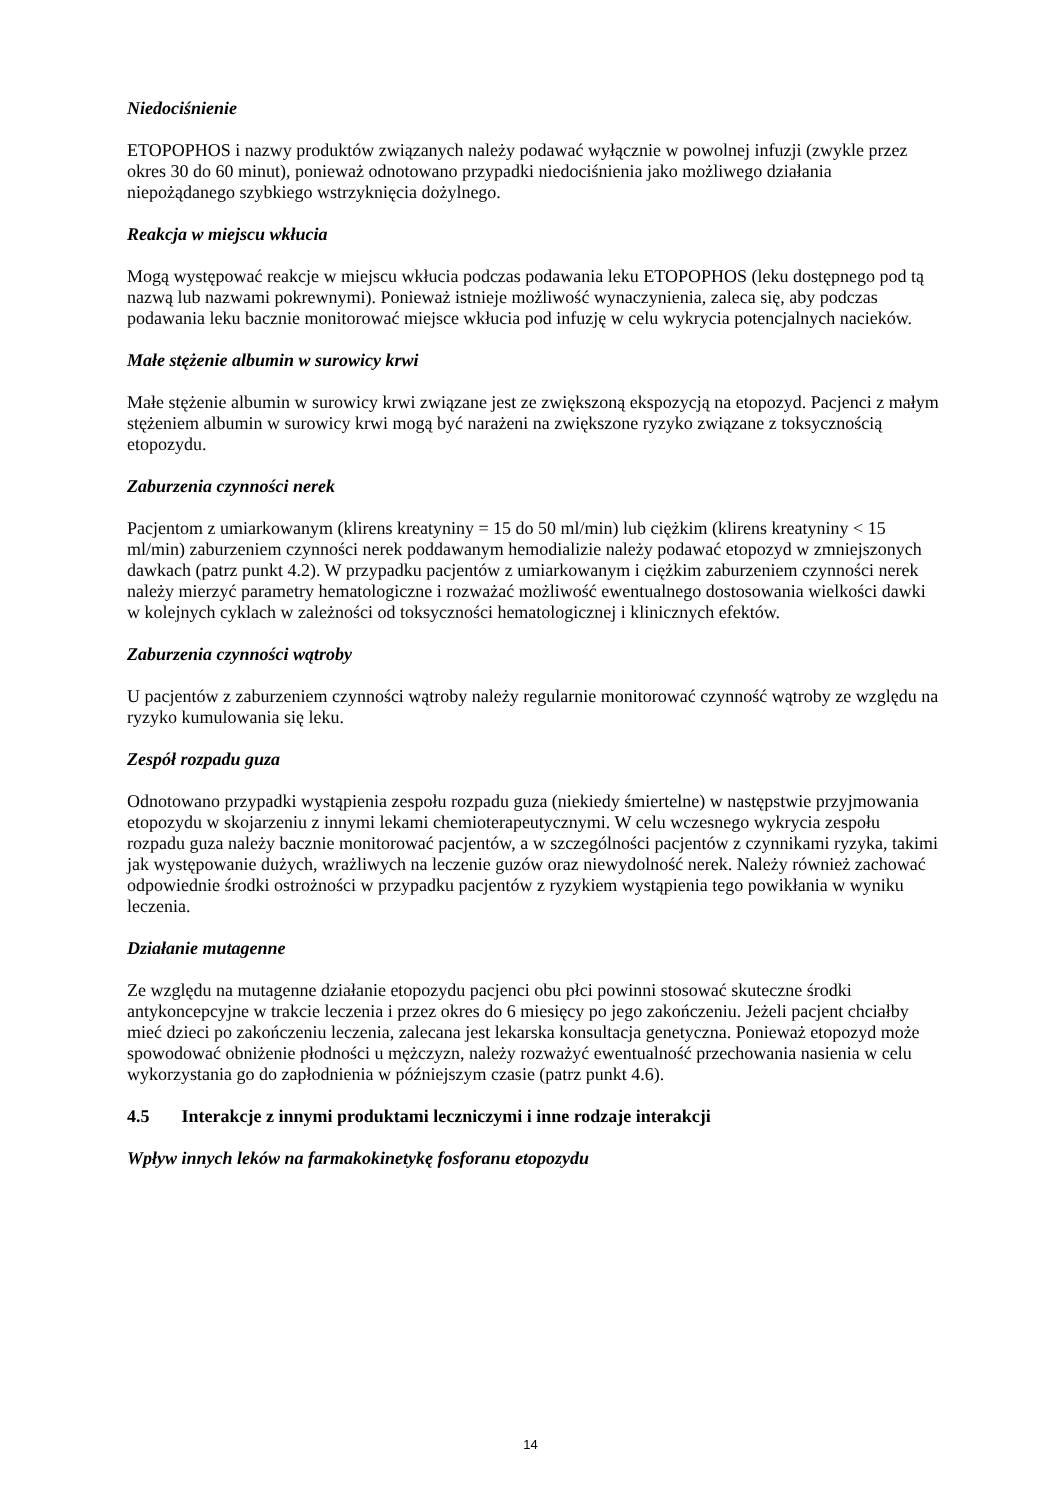Niedociśnienie
ETOPOPHOS i nazwy produktów związanych należy podawać wyłącznie w powolnej infuzji (zwykle przez okres 30 do 60 minut), ponieważ odnotowano przypadki niedociśnienia jako możliwego działania niepożądanego szybkiego wstrzyknięcia dożylnego.
Reakcja w miejscu wkłucia
Mogą występować reakcje w miejscu wkłucia podczas podawania leku ETOPOPHOS (leku dostępnego pod tą nazwą lub nazwami pokrewnymi). Ponieważ istnieje możliwość wynaczynienia, zaleca się, aby podczas podawania leku bacznie monitorować miejsce wkłucia pod infuzję w celu wykrycia potencjalnych nacieków.
Małe stężenie albumin w surowicy krwi
Małe stężenie albumin w surowicy krwi związane jest ze zwiększoną ekspozycją na etopozyd. Pacjenci z małym stężeniem albumin w surowicy krwi mogą być narażeni na zwiększone ryzyko związane z toksycznością etopozydu.
Zaburzenia czynności nerek
Pacjentom z umiarkowanym (klirens kreatyniny = 15 do 50 ml/min) lub ciężkim (klirens kreatyniny < 15 ml/min) zaburzeniem czynności nerek poddawanym hemodializie należy podawać etopozyd w zmniejszonych dawkach (patrz punkt 4.2). W przypadku pacjentów z umiarkowanym i ciężkim zaburzeniem czynności nerek należy mierzyć parametry hematologiczne i rozważać możliwość ewentualnego dostosowania wielkości dawki w kolejnych cyklach w zależności od toksyczności hematologicznej i klinicznych efektów.
Zaburzenia czynności wątroby
U pacjentów z zaburzeniem czynności wątroby należy regularnie monitorować czynność wątroby ze względu na ryzyko kumulowania się leku.
Zespół rozpadu guza
Odnotowano przypadki wystąpienia zespołu rozpadu guza (niekiedy śmiertelne) w następstwie przyjmowania etopozydu w skojarzeniu z innymi lekami chemioterapeutycznymi. W celu wczesnego wykrycia zespołu rozpadu guza należy bacznie monitorować pacjentów, a w szczególności pacjentów z czynnikami ryzyka, takimi jak występowanie dużych, wrażliwych na leczenie guzów oraz niewydolność nerek. Należy również zachować odpowiednie środki ostrożności w przypadku pacjentów z ryzykiem wystąpienia tego powikłania w wyniku leczenia.
Działanie mutagenne
Ze względu na mutagenne działanie etopozydu pacjenci obu płci powinni stosować skuteczne środki antykoncepcyjne w trakcie leczenia i przez okres do 6 miesięcy po jego zakończeniu. Jeżeli pacjent chciałby mieć dzieci po zakończeniu leczenia, zalecana jest lekarska konsultacja genetyczna. Ponieważ etopozyd może spowodować obniżenie płodności u mężczyzn, należy rozważyć ewentualność przechowania nasienia w celu wykorzystania go do zapłodnienia w późniejszym czasie (patrz punkt 4.6).
4.5 Interakcje z innymi produktami leczniczymi i inne rodzaje interakcji
Wpływ innych leków na farmakokinetykę fosforanu etopozydu
14